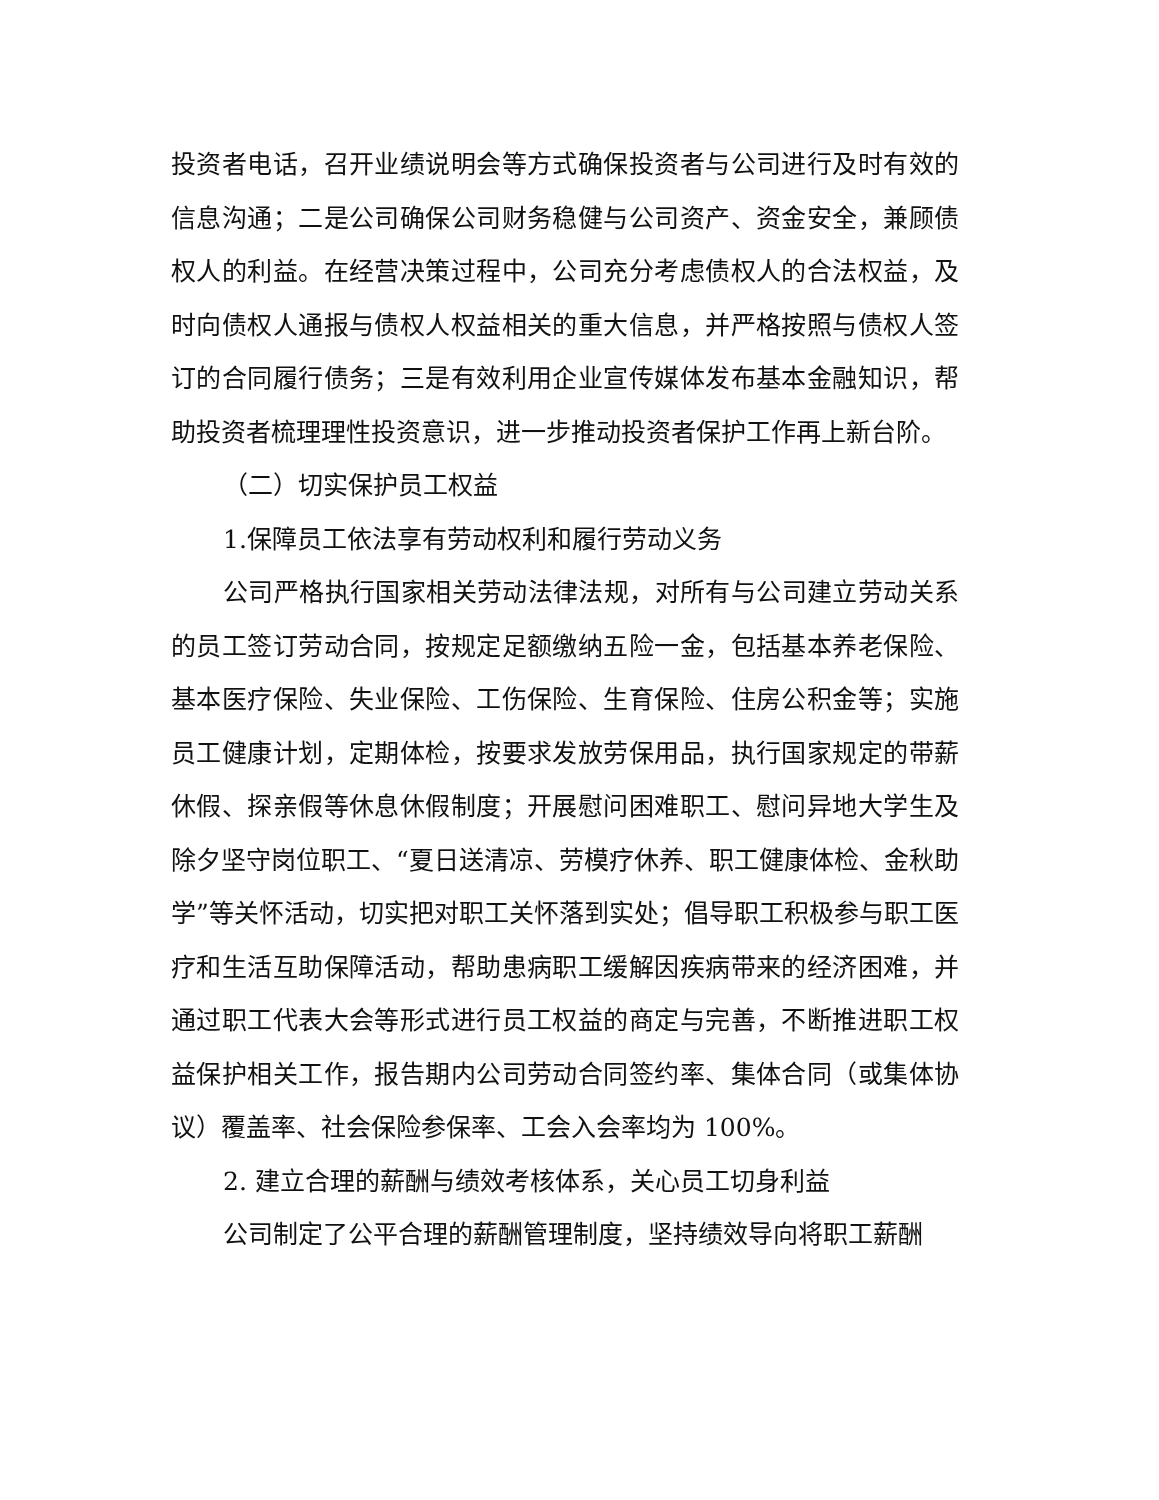投资者电话，召开业绩说明会等方式确保投资者与公司进行及时有效的信息沟通；二是公司确保公司财务稳健与公司资产、资金安全，兼顾债权人的利益。在经营决策过程中，公司充分考虑债权人的合法权益，及时向债权人通报与债权人权益相关的重大信息，并严格按照与债权人签订的合同履行债务；三是有效利用企业宣传媒体发布基本金融知识，帮助投资者梳理理性投资意识，进一步推动投资者保护工作再上新台阶。
（二）切实保护员工权益
1.保障员工依法享有劳动权利和履行劳动义务
公司严格执行国家相关劳动法律法规，对所有与公司建立劳动关系的员工签订劳动合同，按规定足额缴纳五险一金，包括基本养老保险、基本医疗保险、失业保险、工伤保险、生育保险、住房公积金等；实施员工健康计划，定期体检，按要求发放劳保用品，执行国家规定的带薪休假、探亲假等休息休假制度；开展慰问困难职工、慰问异地大学生及除夕坚守岗位职工、“夏日送清凉、劳模疗休养、职工健康体检、金秋助学”等关怀活动，切实把对职工关怀落到实处；倡导职工积极参与职工医疗和生活互助保障活动，帮助患病职工缓解因疾病带来的经济困难，并通过职工代表大会等形式进行员工权益的商定与完善，不断推进职工权益保护相关工作，报告期内公司劳动合同签约率、集体合同（或集体协议）覆盖率、社会保险参保率、工会入会率均为 100%。
2. 建立合理的薪酬与绩效考核体系，关心员工切身利益
公司制定了公平合理的薪酬管理制度，坚持绩效导向将职工薪酬